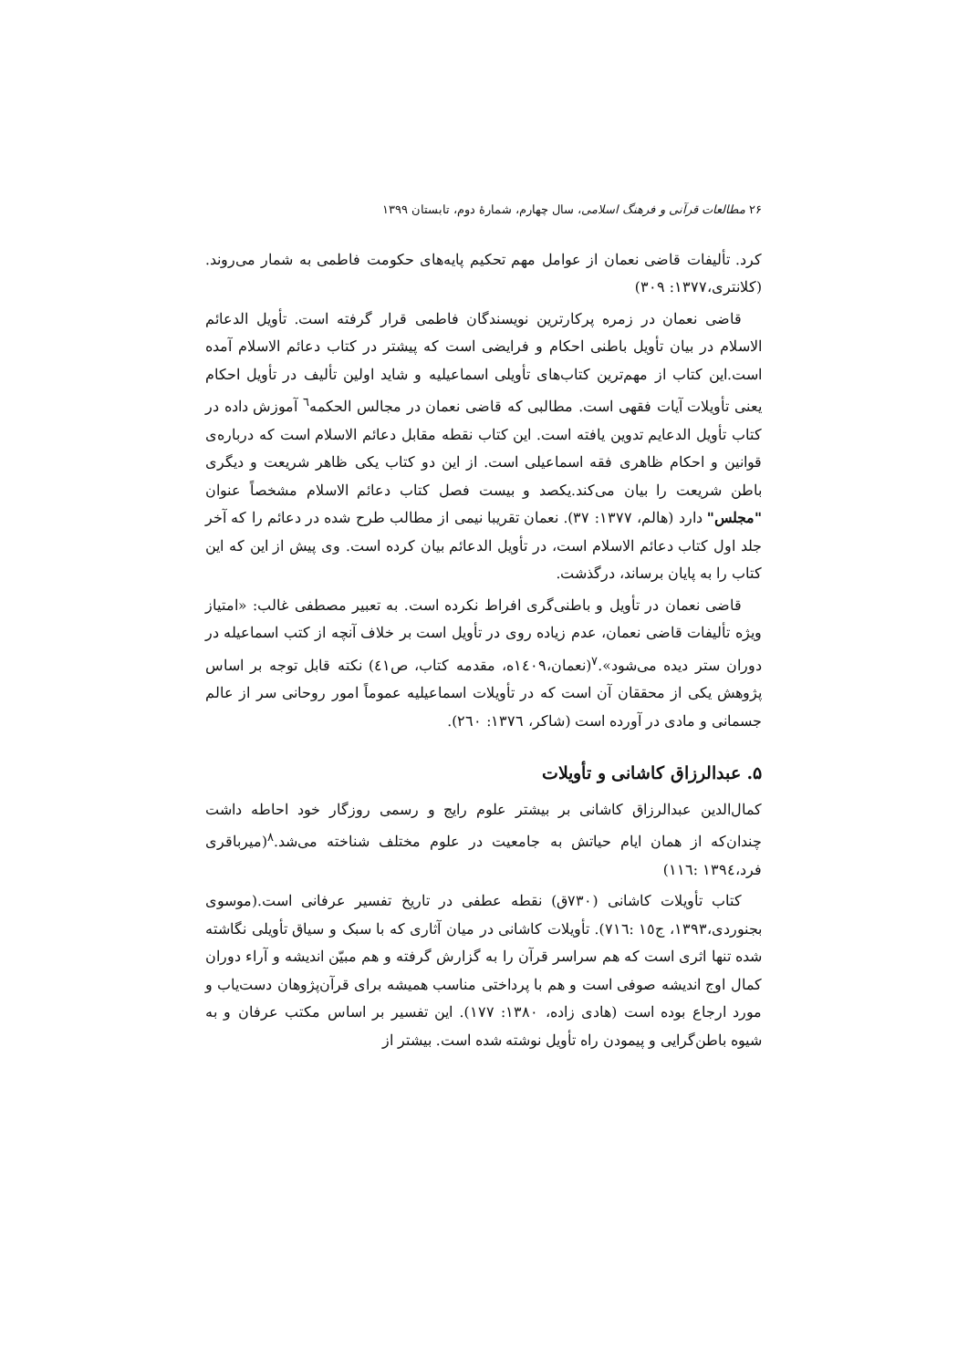۲۶ مطالعات قرآنی و فرهنگ اسلامی، سال چهارم، شمارۀ دوم، تابستان ۱۳۹۹
کرد. تألیفات قاضی نعمان از عوامل مهم تحکیم پایه‌های حکومت فاطمی به شمار می‌روند.(کلانتری،۱۳۷۷: ۳۰۹)
قاضی نعمان در زمره پرکارترین نویسندگان فاطمی قرار گرفته است. تأویل الدعائم الاسلام در بیان تأویل باطنی احکام و فرایضی است که پیشتر در کتاب دعائم الاسلام آمده است.این کتاب از مهم‌ترین کتاب‌های تأویلی اسماعیلیه و شاید اولین تألیف در تأویل احکام یعنی تأویلات آیات فقهی است. مطالبی که قاضی نعمان در مجالس الحکمه<sup>٦</sup> آموزش داده در کتاب تأویل الدعایم تدوین یافته است. این کتاب نقطه مقابل دعائم الاسلام است که درباره‌ی قوانین و احکام ظاهری فقه اسماعیلی است. از این دو کتاب یکی ظاهر شریعت و دیگری باطن شریعت را بیان می‌کند.یکصد و بیست فصل کتاب دعائم الاسلام مشخصاً عنوان "مجلس" دارد (هالم، ۱۳۷۷: ۳۷). نعمان تقریبا نیمی از مطالب طرح شده در دعائم را که آخر جلد اول کتاب دعائم الاسلام است، در تأویل الدعائم بیان کرده است. وی پیش از این که این کتاب را به پایان برساند، درگذشت.
قاضی نعمان در تأویل و باطنی‌گری افراط نکرده است. به تعبیر مصطفی غالب: «امتیاز ویژه تألیفات قاضی نعمان، عدم زیاده روی در تأویل است بر خلاف آنچه از کتب اسماعیله در دوران ستر دیده می‌شود».<sup>٧</sup>(نعمان،١٤٠٩ه، مقدمه کتاب، ص٤١) نکته قابل توجه بر اساس پژوهش یکی از محققان آن است که در تأویلات اسماعیلیه عموماً امور روحانی سر از عالم جسمانی و مادی در آورده است (شاکر، ١٣٧٦: ٢٦٠).
۵. عبدالرزاق کاشانی و تأویلات
کمال‌الدین عبدالرزاق کاشانی بر بیشتر علوم رایج و رسمی روزگار خود احاطه داشت چندان‌که از همان ایام حیاتش به جامعیت در علوم مختلف شناخته می‌شد.<sup>٨</sup>(میرباقری فرد،١٣٩٤ :١١٦)
کتاب تأویلات کاشانی (۷۳۰ق) نقطه عطفی در تاریخ تفسیر عرفانی است.(موسوی بجنوردی،۱۳۹۳، ج١٥ :٧١٦). تأویلات کاشانی در میان آثاری که با سبک و سیاق تأویلی نگاشته شده تنها اثری است که هم سراسر قرآن را به گزارش گرفته و هم مبیّن اندیشه و آراء دوران کمال اوج اندیشه صوفی است و هم با پرداختی مناسب همیشه برای قرآن‌پژوهان دست‌یاب و مورد ارجاع بوده است (هادی زاده، ۱۳۸۰: ۱۷۷). این تفسیر بر اساس مکتب عرفان و به شیوه باطن‌گرایی و پیمودن راه تأویل نوشته شده است. بیشتر از